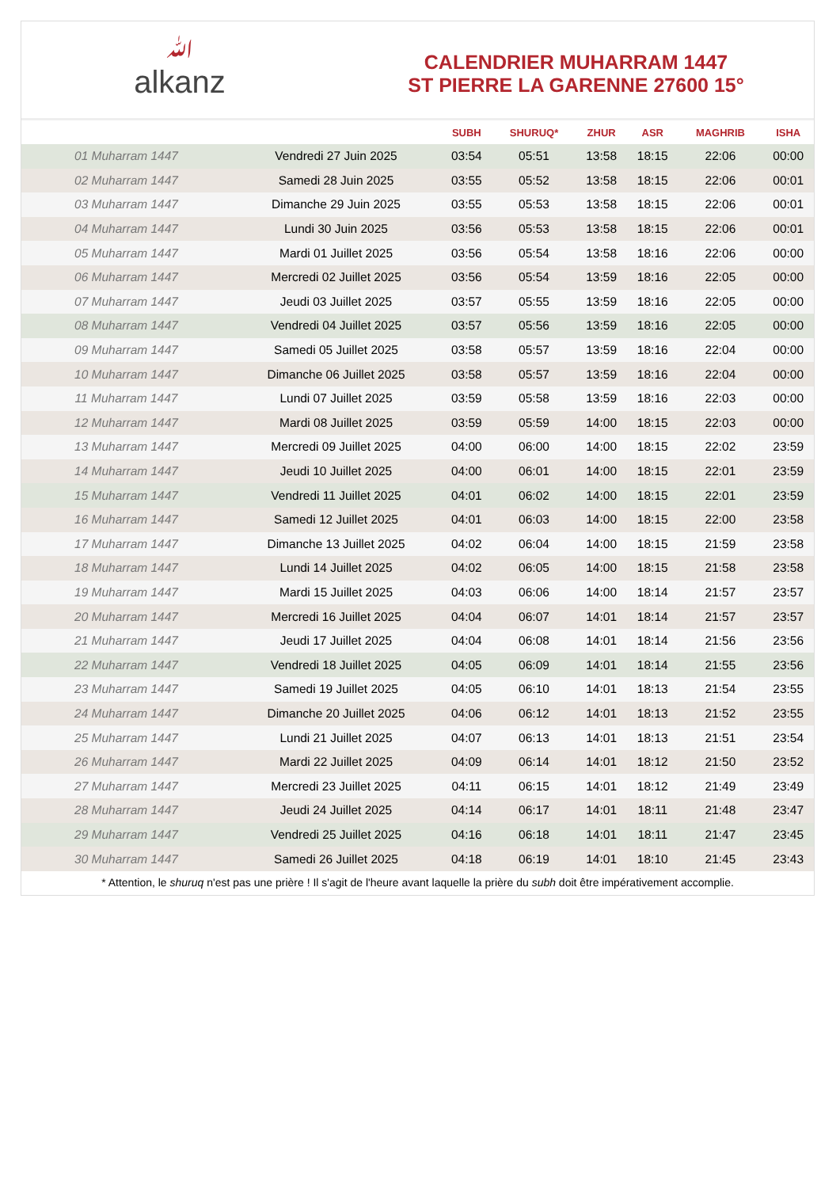ﷲalkanz
CALENDRIER MUHARRAM 1447
ST PIERRE LA GARENNE 27600 15°
| | | SUBH | SHURUQ* | ZHUR | ASR | MAGHRIB | ISHA |
| --- | --- | --- | --- | --- | --- | --- | --- |
| 01 Muharram 1447 | Vendredi 27 Juin 2025 | 03:54 | 05:51 | 13:58 | 18:15 | 22:06 | 00:00 |
| 02 Muharram 1447 | Samedi 28 Juin 2025 | 03:55 | 05:52 | 13:58 | 18:15 | 22:06 | 00:01 |
| 03 Muharram 1447 | Dimanche 29 Juin 2025 | 03:55 | 05:53 | 13:58 | 18:15 | 22:06 | 00:01 |
| 04 Muharram 1447 | Lundi 30 Juin 2025 | 03:56 | 05:53 | 13:58 | 18:15 | 22:06 | 00:01 |
| 05 Muharram 1447 | Mardi 01 Juillet 2025 | 03:56 | 05:54 | 13:58 | 18:16 | 22:06 | 00:00 |
| 06 Muharram 1447 | Mercredi 02 Juillet 2025 | 03:56 | 05:54 | 13:59 | 18:16 | 22:05 | 00:00 |
| 07 Muharram 1447 | Jeudi 03 Juillet 2025 | 03:57 | 05:55 | 13:59 | 18:16 | 22:05 | 00:00 |
| 08 Muharram 1447 | Vendredi 04 Juillet 2025 | 03:57 | 05:56 | 13:59 | 18:16 | 22:05 | 00:00 |
| 09 Muharram 1447 | Samedi 05 Juillet 2025 | 03:58 | 05:57 | 13:59 | 18:16 | 22:04 | 00:00 |
| 10 Muharram 1447 | Dimanche 06 Juillet 2025 | 03:58 | 05:57 | 13:59 | 18:16 | 22:04 | 00:00 |
| 11 Muharram 1447 | Lundi 07 Juillet 2025 | 03:59 | 05:58 | 13:59 | 18:16 | 22:03 | 00:00 |
| 12 Muharram 1447 | Mardi 08 Juillet 2025 | 03:59 | 05:59 | 14:00 | 18:15 | 22:03 | 00:00 |
| 13 Muharram 1447 | Mercredi 09 Juillet 2025 | 04:00 | 06:00 | 14:00 | 18:15 | 22:02 | 23:59 |
| 14 Muharram 1447 | Jeudi 10 Juillet 2025 | 04:00 | 06:01 | 14:00 | 18:15 | 22:01 | 23:59 |
| 15 Muharram 1447 | Vendredi 11 Juillet 2025 | 04:01 | 06:02 | 14:00 | 18:15 | 22:01 | 23:59 |
| 16 Muharram 1447 | Samedi 12 Juillet 2025 | 04:01 | 06:03 | 14:00 | 18:15 | 22:00 | 23:58 |
| 17 Muharram 1447 | Dimanche 13 Juillet 2025 | 04:02 | 06:04 | 14:00 | 18:15 | 21:59 | 23:58 |
| 18 Muharram 1447 | Lundi 14 Juillet 2025 | 04:02 | 06:05 | 14:00 | 18:15 | 21:58 | 23:58 |
| 19 Muharram 1447 | Mardi 15 Juillet 2025 | 04:03 | 06:06 | 14:00 | 18:14 | 21:57 | 23:57 |
| 20 Muharram 1447 | Mercredi 16 Juillet 2025 | 04:04 | 06:07 | 14:01 | 18:14 | 21:57 | 23:57 |
| 21 Muharram 1447 | Jeudi 17 Juillet 2025 | 04:04 | 06:08 | 14:01 | 18:14 | 21:56 | 23:56 |
| 22 Muharram 1447 | Vendredi 18 Juillet 2025 | 04:05 | 06:09 | 14:01 | 18:14 | 21:55 | 23:56 |
| 23 Muharram 1447 | Samedi 19 Juillet 2025 | 04:05 | 06:10 | 14:01 | 18:13 | 21:54 | 23:55 |
| 24 Muharram 1447 | Dimanche 20 Juillet 2025 | 04:06 | 06:12 | 14:01 | 18:13 | 21:52 | 23:55 |
| 25 Muharram 1447 | Lundi 21 Juillet 2025 | 04:07 | 06:13 | 14:01 | 18:13 | 21:51 | 23:54 |
| 26 Muharram 1447 | Mardi 22 Juillet 2025 | 04:09 | 06:14 | 14:01 | 18:12 | 21:50 | 23:52 |
| 27 Muharram 1447 | Mercredi 23 Juillet 2025 | 04:11 | 06:15 | 14:01 | 18:12 | 21:49 | 23:49 |
| 28 Muharram 1447 | Jeudi 24 Juillet 2025 | 04:14 | 06:17 | 14:01 | 18:11 | 21:48 | 23:47 |
| 29 Muharram 1447 | Vendredi 25 Juillet 2025 | 04:16 | 06:18 | 14:01 | 18:11 | 21:47 | 23:45 |
| 30 Muharram 1447 | Samedi 26 Juillet 2025 | 04:18 | 06:19 | 14:01 | 18:10 | 21:45 | 23:43 |
* Attention, le shuruq n'est pas une prière ! Il s'agit de l'heure avant laquelle la prière du subh doit être impérativement accomplie.